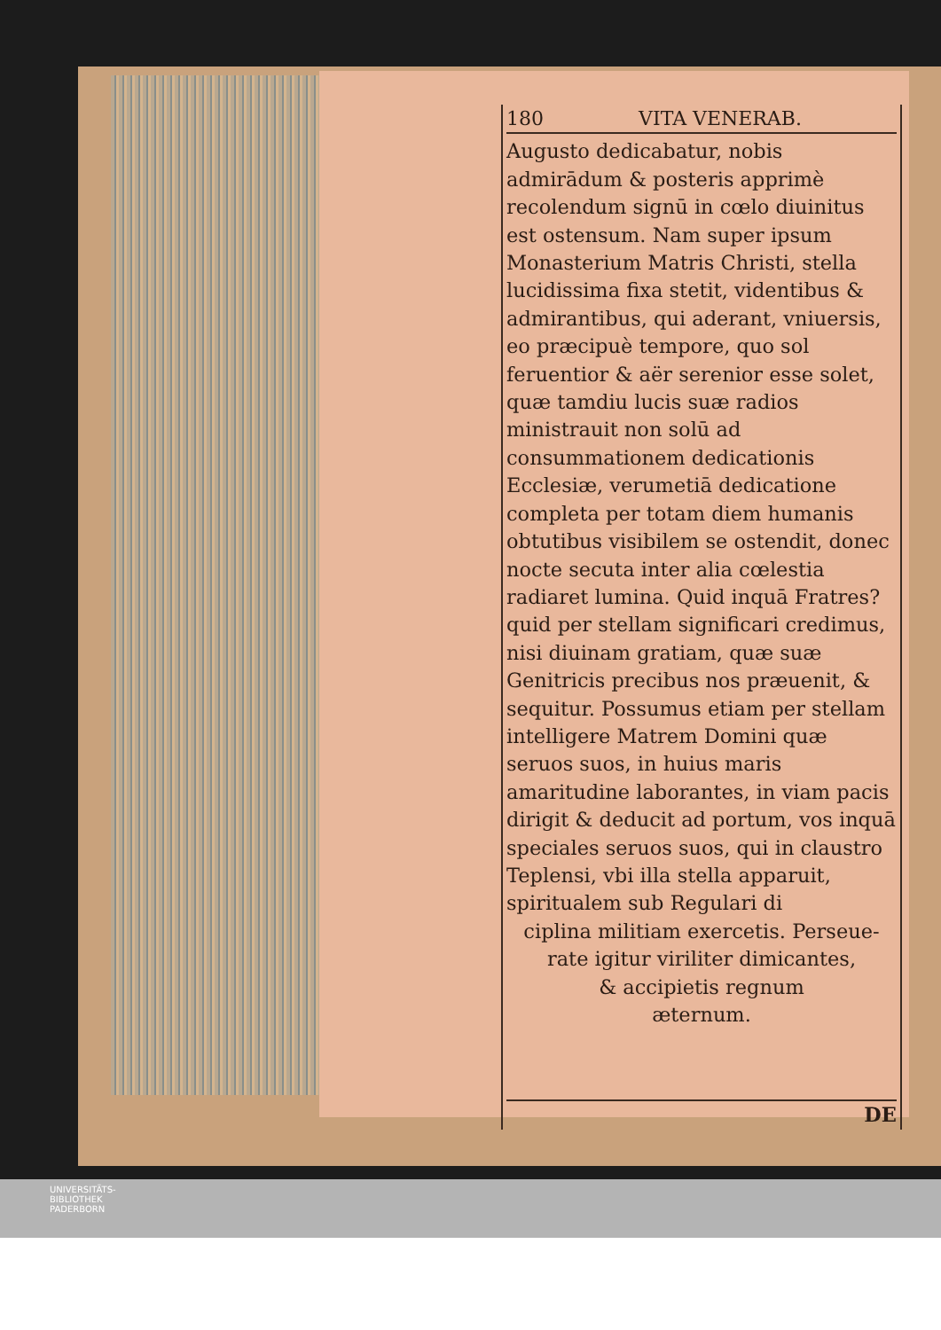180 VITA VENERAB.
Augusto dedicabatur, nobis admirādum & posteris apprimè recolendum signū in cœlo diuinitus est ostensum. Nam super ipsum Monasterium Matris Christi, stella lucidissima fixa stetit, videntibus & admirantibus, qui aderant, vniuersis, eo præcipuè tempore, quo sol feruentior & aër serenior esse solet, quæ tamdiu lucis suæ radios ministrauit non solū ad consummationem dedicationis Ecclesiæ, verumetiā dedicatione completa per totam diem humanis obtutibus visibilem se ostendit, donec nocte secuta inter alia cœlestia radiaret lumina. Quid inquā Fratres? quid per stellam significari credimus, nisi diuinam gratiam, quæ suæ Genitricis precibus nos præuenit, & sequitur. Possumus etiam per stellam intelligere Matrem Domini quæ seruos suos, in huius maris amaritudine laborantes, in viam pacis dirigit & deducit ad portum, vos inquā speciales seruos suos, qui in claustro Teplensi, vbi illa stella apparuit, spiritualem sub Regulari di
ciplina militiam exercetis. Perseue-
rate igitur viriliter dimicantes,
& accipietis regnum
æternum.
DE
UNIVERSITÄTS-
BIBLIOTHEK
PADERBORN